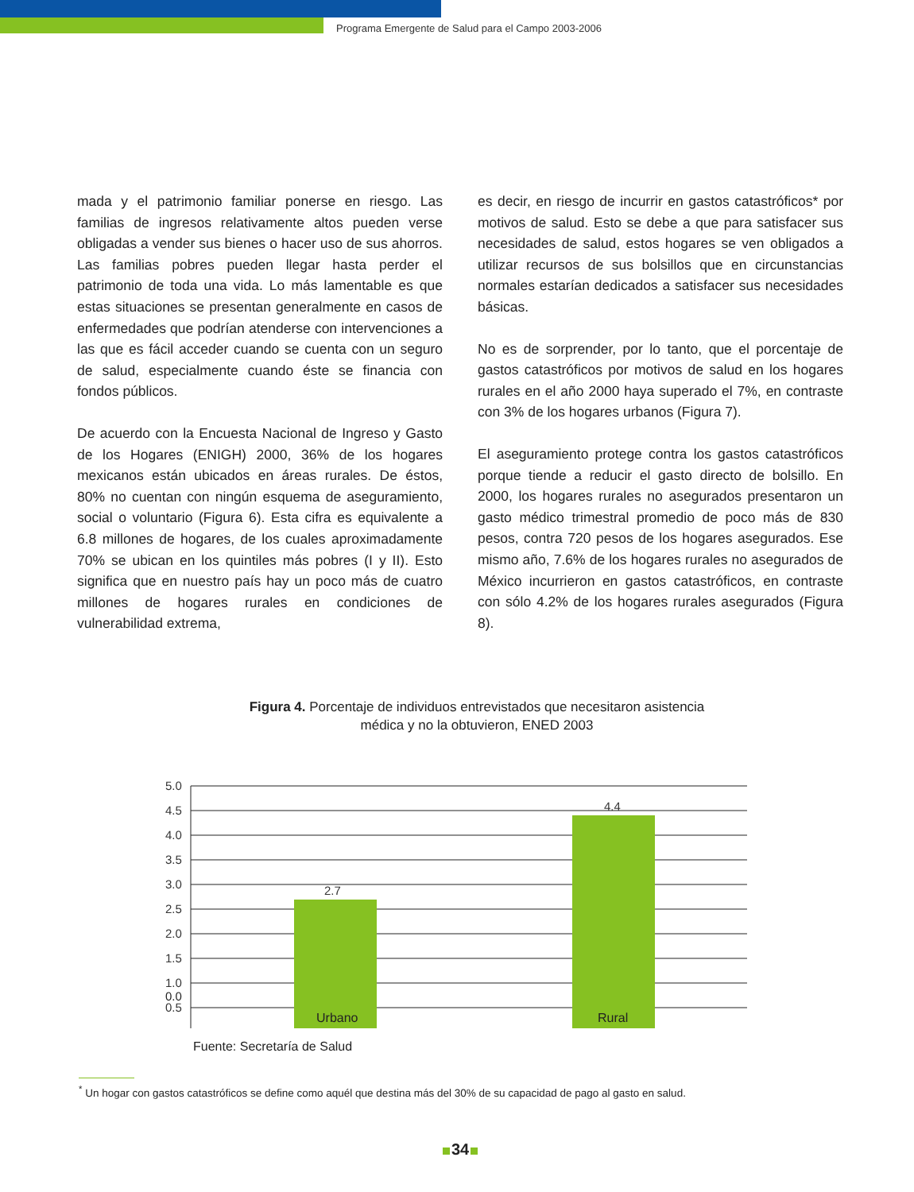Programa Emergente de Salud para el Campo 2003-2006
mada y el patrimonio familiar ponerse en riesgo. Las familias de ingresos relativamente altos pueden verse obligadas a vender sus bienes o hacer uso de sus ahorros. Las familias pobres pueden llegar hasta perder el patrimonio de toda una vida. Lo más lamentable es que estas situaciones se presentan generalmente en casos de enfermedades que podrían atenderse con intervenciones a las que es fácil acceder cuando se cuenta con un seguro de salud, especialmente cuando éste se financia con fondos públicos.
De acuerdo con la Encuesta Nacional de Ingreso y Gasto de los Hogares (ENIGH) 2000, 36% de los hogares mexicanos están ubicados en áreas rurales. De éstos, 80% no cuentan con ningún esquema de aseguramiento, social o voluntario (Figura 6). Esta cifra es equivalente a 6.8 millones de hogares, de los cuales aproximadamente 70% se ubican en los quintiles más pobres (I y II). Esto significa que en nuestro país hay un poco más de cuatro millones de hogares rurales en condiciones de vulnerabilidad extrema,
es decir, en riesgo de incurrir en gastos catastróficos* por motivos de salud. Esto se debe a que para satisfacer sus necesidades de salud, estos hogares se ven obligados a utilizar recursos de sus bolsillos que en circunstancias normales estarían dedicados a satisfacer sus necesidades básicas.
No es de sorprender, por lo tanto, que el porcentaje de gastos catastróficos por motivos de salud en los hogares rurales en el año 2000 haya superado el 7%, en contraste con 3% de los hogares urbanos (Figura 7).
El aseguramiento protege contra los gastos catastróficos porque tiende a reducir el gasto directo de bolsillo. En 2000, los hogares rurales no asegurados presentaron un gasto médico trimestral promedio de poco más de 830 pesos, contra 720 pesos de los hogares asegurados. Ese mismo año, 7.6% de los hogares rurales no asegurados de México incurrieron en gastos catastróficos, en contraste con sólo 4.2% de los hogares rurales asegurados (Figura 8).
Figura 4. Porcentaje de individuos entrevistados que necesitaron asistencia
médica y no la obtuvieron, ENED 2003
2.7
4.4
5.0
4.5
4.0
3.5
3.0
2.5
2.0
1.5
1.0
0.5
0.0
Urbano Rural
Fuente: Secretaría de Salud
<sup>*</sup> Un hogar con gastos catastróficos se define como aquél que destina más del 30% de su capacidad de pago al gasto en salud.
34